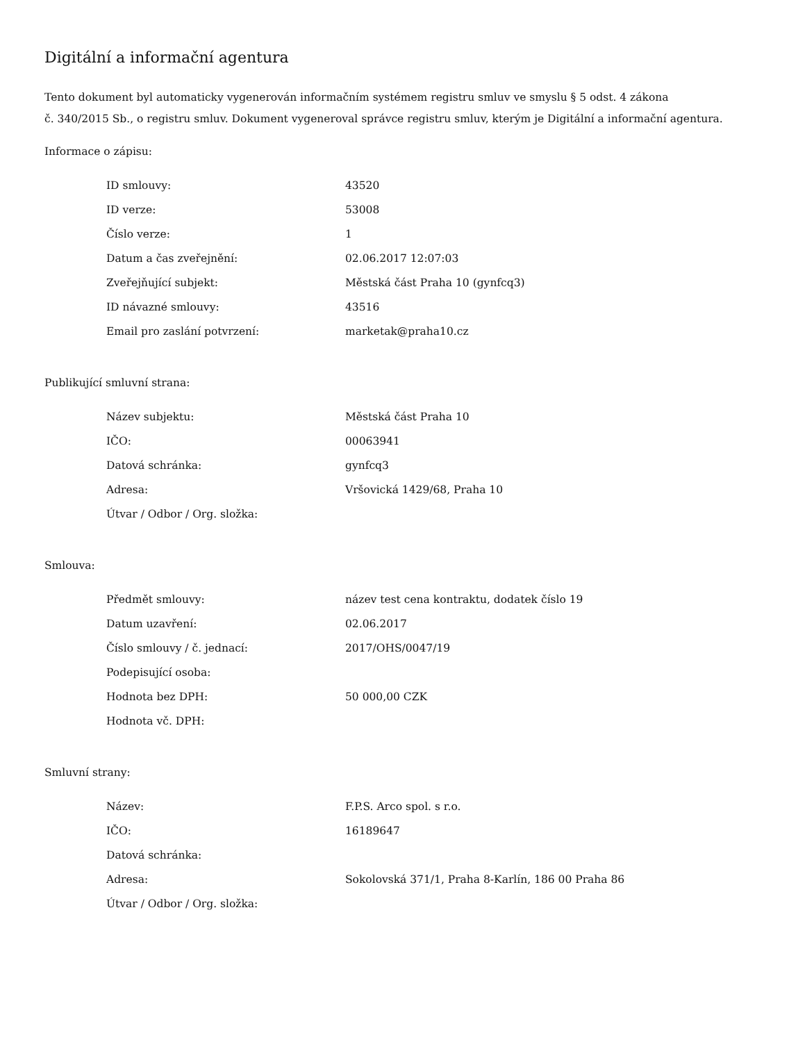Digitální a informační agentura
Tento dokument byl automaticky vygenerován informačním systémem registru smluv ve smyslu § 5 odst. 4 zákona
č. 340/2015 Sb., o registru smluv. Dokument vygeneroval správce registru smluv, kterým je Digitální a informační agentura.
Informace o zápisu:
| ID smlouvy: | 43520 |
| ID verze: | 53008 |
| Číslo verze: | 1 |
| Datum a čas zveřejnění: | 02.06.2017 12:07:03 |
| Zveřejňující subjekt: | Městská část Praha 10 (gynfcq3) |
| ID návazné smlouvy: | 43516 |
| Email pro zaslání potvrzení: | marketak@praha10.cz |
Publikující smluvní strana:
| Název subjektu: | Městská část Praha 10 |
| IČO: | 00063941 |
| Datová schránka: | gynfcq3 |
| Adresa: | Vršovická 1429/68, Praha 10 |
| Útvar / Odbor / Org. složka: | |
Smlouva:
| Předmět smlouvy: | název test cena kontraktu, dodatek číslo 19 |
| Datum uzavření: | 02.06.2017 |
| Číslo smlouvy / č. jednací: | 2017/OHS/0047/19 |
| Podepisující osoba: | |
| Hodnota bez DPH: | 50 000,00 CZK |
| Hodnota vč. DPH: | |
Smluvní strany:
| Název: | F.P.S. Arco spol. s r.o. |
| IČO: | 16189647 |
| Datová schránka: | |
| Adresa: | Sokolovská 371/1, Praha 8-Karlín, 186 00 Praha 86 |
| Útvar / Odbor / Org. složka: | |